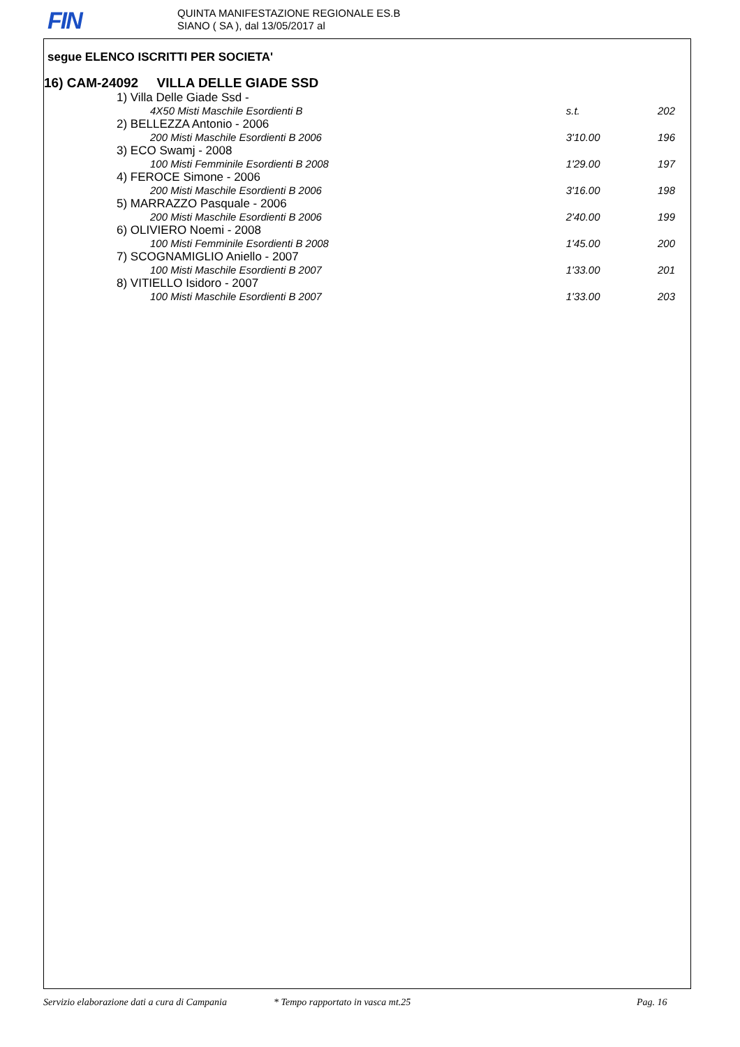FIN
QUINTA MANIFESTAZIONE REGIONALE ES.B
SIANO ( SA ), dal 13/05/2017 al
segue ELENCO ISCRITTI PER SOCIETA'
16) CAM-24092 VILLA DELLE GIADE SSD
| 1) Villa Delle Giade Ssd - | | |
| 4X50 Misti Maschile Esordienti B | s.t. | 202 |
| 2) BELLEZZA Antonio - 2006 | | |
| 200 Misti Maschile Esordienti B 2006 | 3'10.00 | 196 |
| 3) ECO Swamj - 2008 | | |
| 100 Misti Femminile Esordienti B 2008 | 1'29.00 | 197 |
| 4) FEROCE Simone - 2006 | | |
| 200 Misti Maschile Esordienti B 2006 | 3'16.00 | 198 |
| 5) MARRAZZO Pasquale - 2006 | | |
| 200 Misti Maschile Esordienti B 2006 | 2'40.00 | 199 |
| 6) OLIVIERO Noemi - 2008 | | |
| 100 Misti Femminile Esordienti B 2008 | 1'45.00 | 200 |
| 7) SCOGNAMIGLIO Aniello - 2007 | | |
| 100 Misti Maschile Esordienti B 2007 | 1'33.00 | 201 |
| 8) VITIELLO Isidoro - 2007 | | |
| 100 Misti Maschile Esordienti B 2007 | 1'33.00 | 203 |
Servizio elaborazione dati a cura di Campania * Tempo rapportato in vasca mt.25 Pag. 16